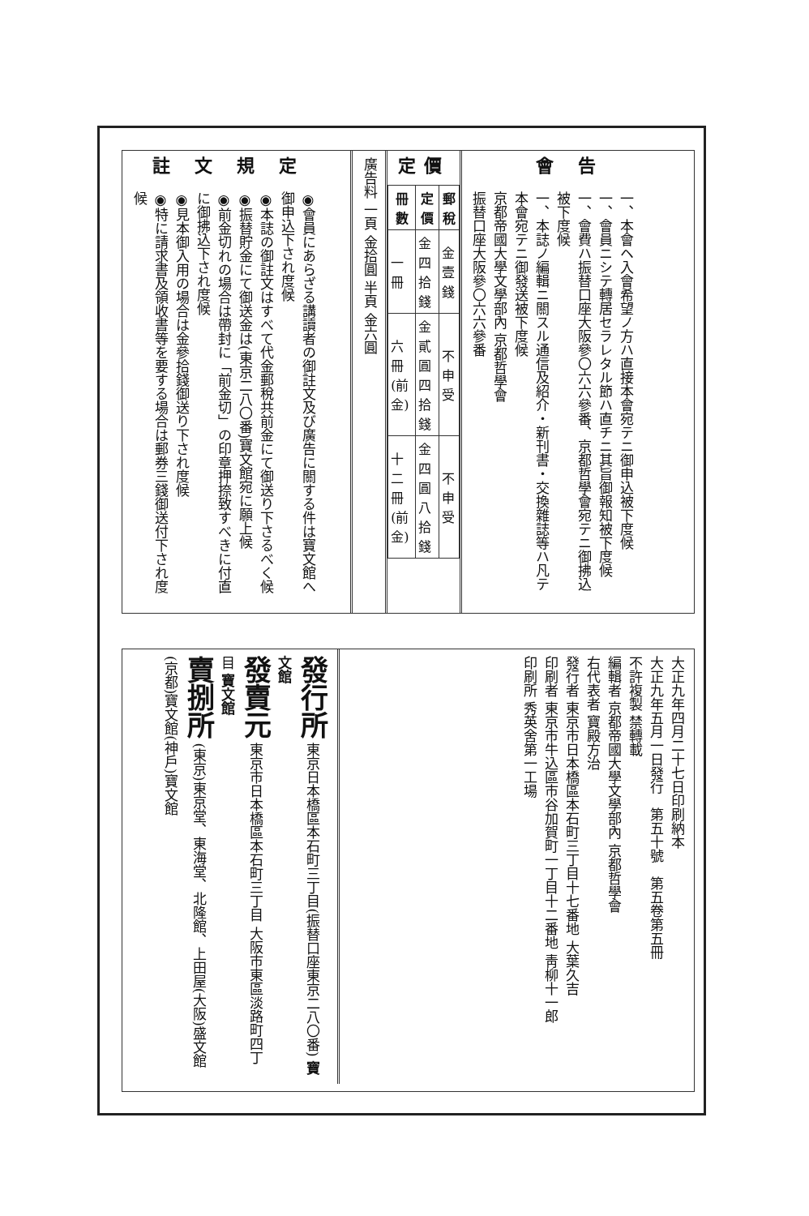會告
一、本會ヘ入會希望ノ方ハ直接本會宛テニ御申込被下度候
一、會員ニシテ轉居セラレタル節ハ直チニ其旨御報知被下度候
一、會費ハ振替口座大阪參〇六六參番、京都哲學會宛テニ御拂込被下度候
一、本誌ノ編輯ニ關スル通信及紹介・新刊書・交換雜誌等ハ凡テ本會宛テニ御發送被下度候
京都帝國大學文學部內 京都哲學會
振替口座大阪參〇六六參番
定價
| 冊數 | 定價 | 郵稅 |
| --- | --- | --- |
| 一冊 | 金四拾錢 | 金壹錢 |
| 六冊(前金) | 金貳圓四拾錢 | 不申受 |
| 十二冊(前金) | 金四圓八拾錢 | 不申受 |
廣告料 一頁 金拾圓 半頁 金六圓
註文規定
◉會員にあらざる講讀者の御註文及び廣告に關する件は寶文館へ御申込下され度候
◉本誌の御註文はすべて代金郵稅共前金にて御送り下さるべく候
◉振替貯金にて御送金は(東京二八〇番)寶文館宛に願上候
◉前金切れの場合は帶封に「前金切」の印章押捺致すべきに付直に御拂込下され度候
◉見本御入用の場合は金參拾錢御送り下され度候
◉特に請求書及領收書等を要する場合は郵券三錢御送付下され度候
大正九年四月二十七日印刷納本
大正九年五月一日發行　第五十號　第五卷第五冊
不許複製 禁轉載
編輯者 京都帝國大學文學部內 京都哲學會
右代表者 寶殿方治
發行者 東京市日本橋區本石町三丁目十七番地 大葉久吉
印刷者 東京市牛込區市谷加賀町一丁目十二番地 靑柳十一郎
印刷所 秀英舍第一工場
發行所 東京日本橋區本石町三丁目(振替口座東京二八〇番) 寶文館
發賣元 東京市日本橋區本石町三丁目 大阪市東區淡路町四丁目 寶文館
賣捌所 (東京)東京堂、東海堂、北隆館、上田屋(大阪)盛文館(京都)寶文館(神戶)寶文館